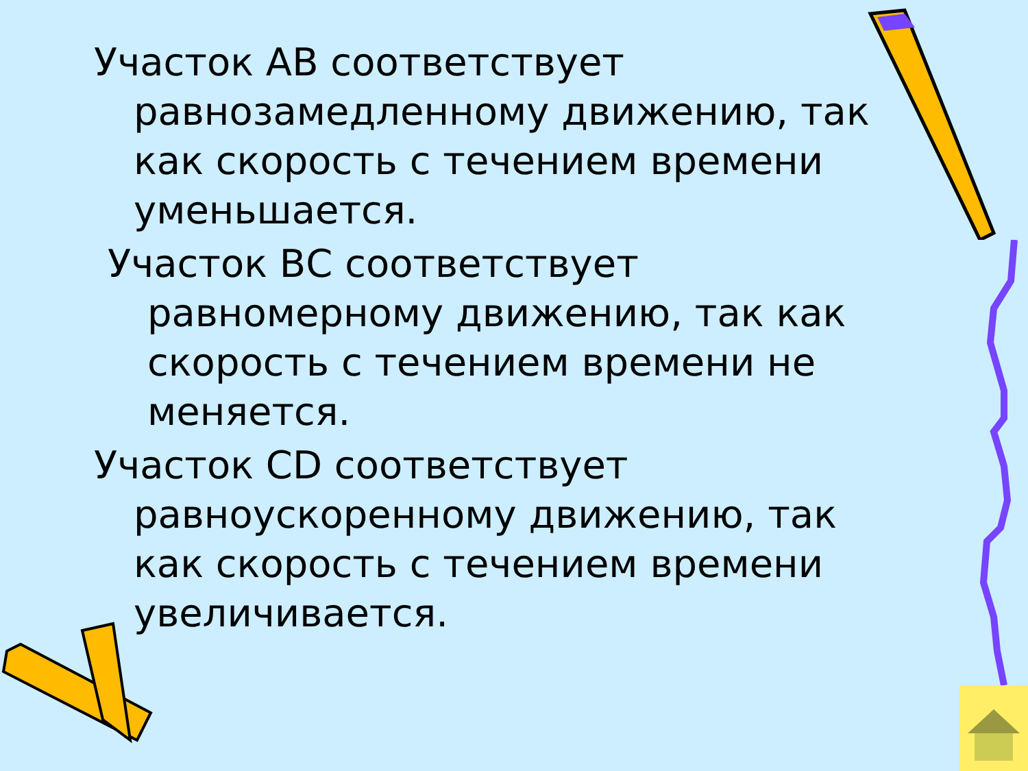Участок АВ соответствует равнозамедленному движению, так как скорость с течением времени уменьшается.
Участок ВС соответствует равномерному движению, так как скорость с течением времени не меняется.
Участок СD соответствует равноускоренному движению, так как скорость с течением времени увеличивается.